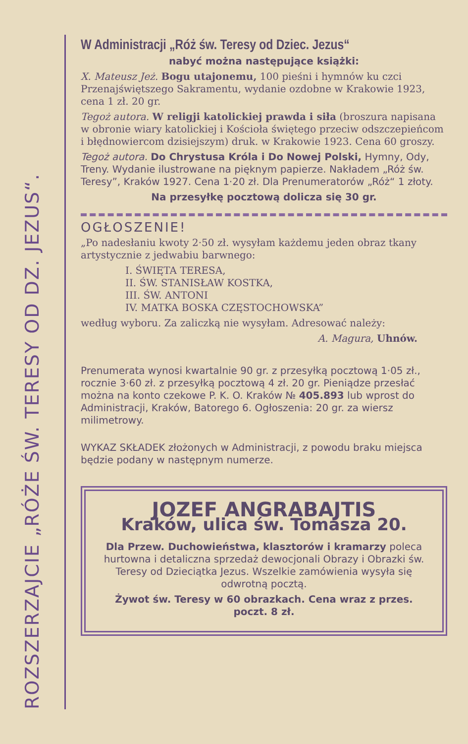ROZSZERZAJCIE „RÓŻE ŚW. TERESY OD DZ. JEZUS“.
W Administracji „Róż św. Teresy od Dziec. Jezus“
nabyć można następujące książki:
X. Mateusz Jeż. Bogu utajonemu, 100 pieśni i hymnów ku czci Przenajświętszego Sakramentu, wydanie ozdobne w Krakowie 1923, cena 1 zł. 20 gr.
Tegoż autora. W religji katolickiej prawda i siła (broszura napisana w obronie wiary katolickiej i Kościoła świętego przeciw odszczepieńcom i błędnowiercom dzisiejszym) druk. w Krakowie 1923. Cena 60 groszy.
Tegoż autora. Do Chrystusa Króla i Do Nowej Polski, Hymny, Ody, Treny. Wydanie ilustrowane na pięknym papierze. Nakładem „Róż św. Teresy”, Kraków 1927. Cena 1·20 zł. Dla Prenumeratorów „Róż“ 1 złoty.
Na przesyłkę pocztową dolicza się 30 gr.
OGŁOSZENIE!
„Po nadesłaniu kwoty 2·50 zł. wysyłam każdemu jeden obraz tkany artystycznie z jedwabiu barwnego:
I. ŚWIĘTA TERESA,
II. ŚW. STANISŁAW KOSTKA,
III. ŚW. ANTONI
IV. MATKA BOSKA CZĘSTOCHOWSKA”
według wyboru. Za zaliczką nie wysyłam. Adresować należy:
A. Magura, Uhnów.
Prenumerata wynosi kwartalnie 90 gr. z przesyłką pocztową 1·05 zł., rocznie 3·60 zł. z przesyłką pocztową 4 zł. 20 gr. Pieniądze przesłać można na konto czekowe P. K. O. Kraków № 405.893 lub wprost do Administracji, Kraków, Batorego 6. Ogłoszenia: 20 gr. za wiersz milimetrowy.
WYKAZ SKŁADEK złożonych w Administracji, z powodu braku miejsca będzie podany w następnym numerze.
JOZEF ANGRABAJTIS
Kraków, ulica św. Tomasza 20.
Dla Przew. Duchowieństwa, klasztorów i kramarzy poleca hurtowna i detaliczna sprzedaż dewocjonali Obrazy i Obrazki św. Teresy od Dzieciątka Jezus. Wszelkie zamówienia wysyła się odwrotną pocztą.
Żywot św. Teresy w 60 obrazkach. Cena wraz z przes. poczt. 8 zł.